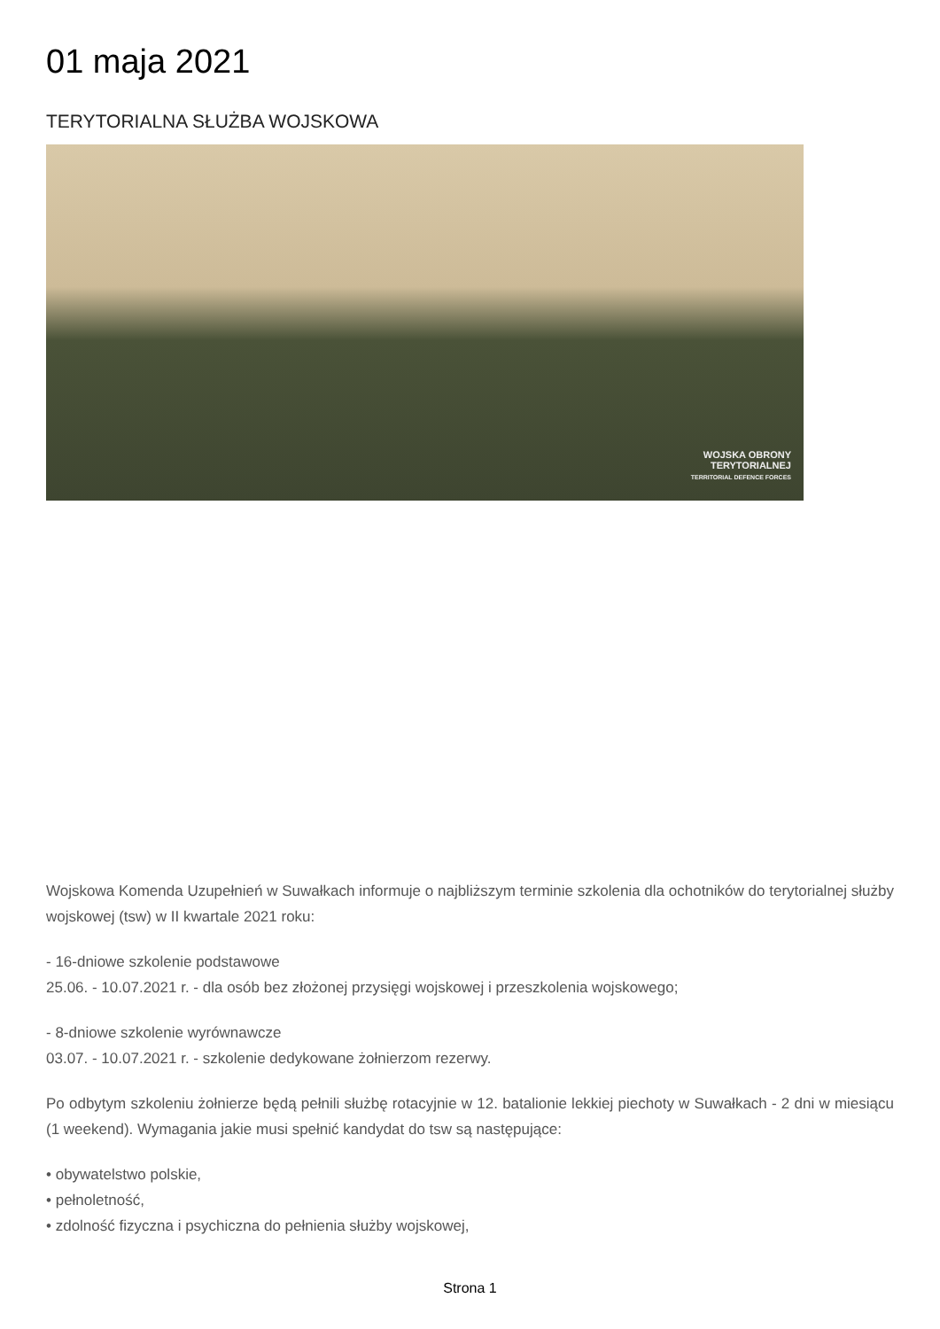01 maja 2021
TERYTORIALNA SŁUŻBA WOJSKOWA
WOJSKA OBRONY
TERYTORIALNEJ
TERRITORIAL DEFENCE FORCES
Wojskowa Komenda Uzupełnień w Suwałkach informuje o najbliższym terminie szkolenia dla ochotników do terytorialnej służby wojskowej (tsw) w II kwartale 2021 roku:
- 16-dniowe szkolenie podstawowe
25.06. - 10.07.2021 r. - dla osób bez złożonej przysięgi wojskowej i przeszkolenia wojskowego;
- 8-dniowe szkolenie wyrównawcze
03.07. - 10.07.2021 r. - szkolenie dedykowane żołnierzom rezerwy.
Po odbytym szkoleniu żołnierze będą pełnili służbę rotacyjnie w 12. batalionie lekkiej piechoty w Suwałkach - 2 dni w miesiącu (1 weekend). Wymagania jakie musi spełnić kandydat do tsw są następujące:
• obywatelstwo polskie,
• pełnoletność,
• zdolność fizyczna i psychiczna do pełnienia służby wojskowej,
Strona 1